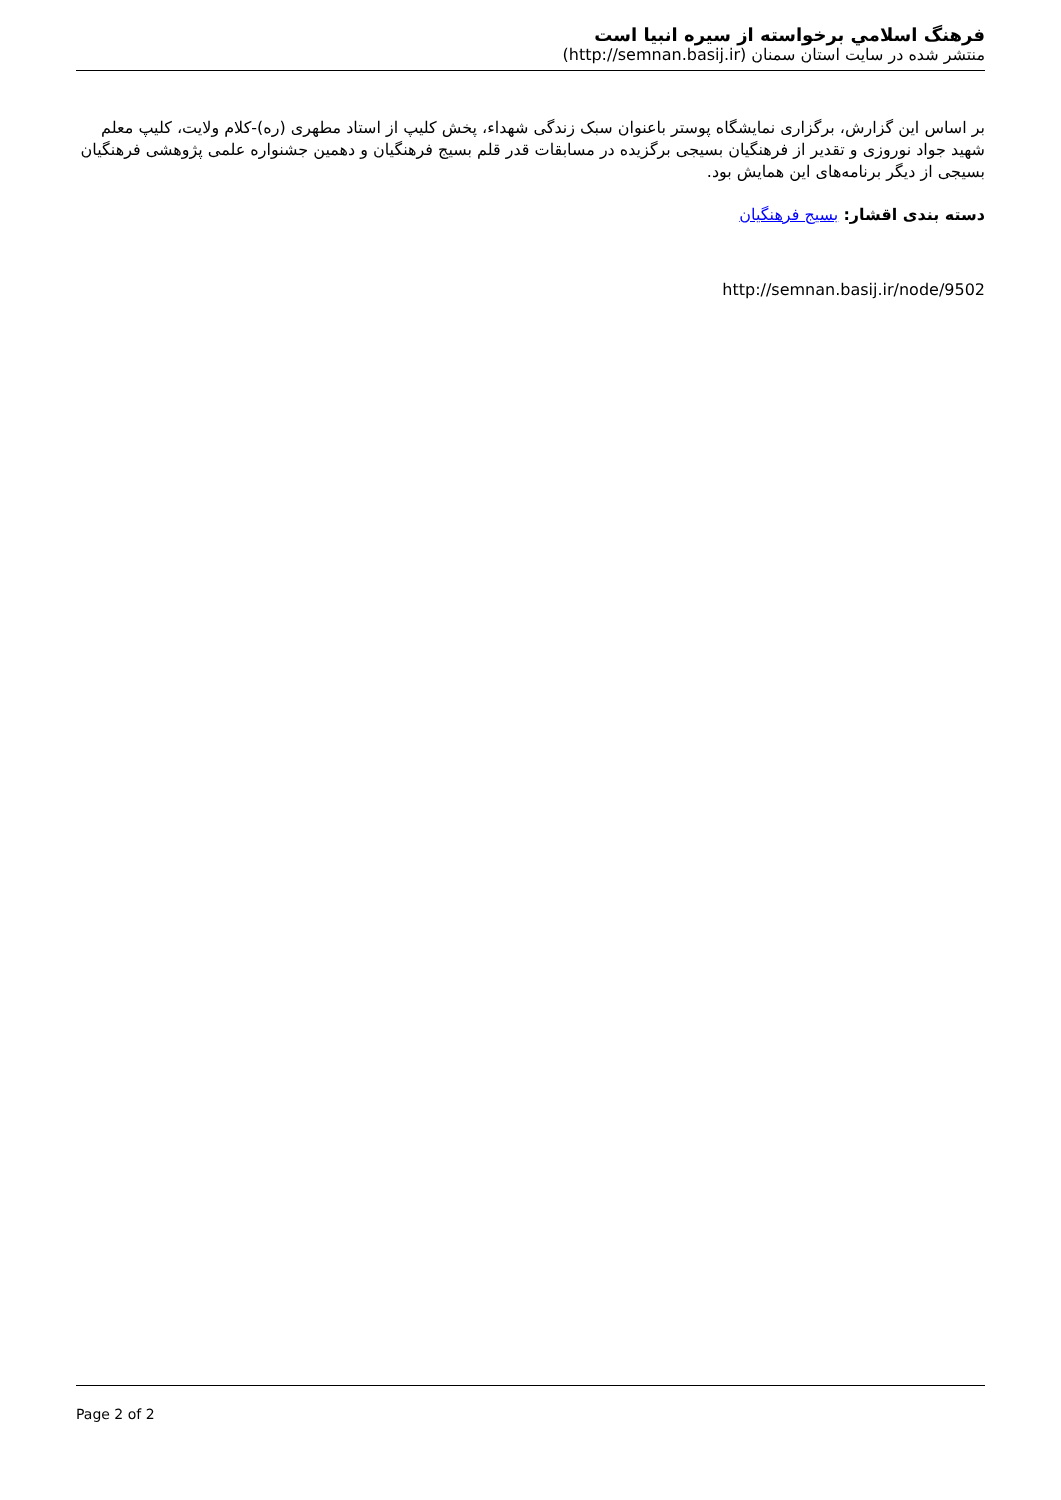فرهنگ اسلامي برخواسته از سيره انبيا است
منتشر شده در سایت استان سمنان (http://semnan.basij.ir)
بر اساس این گزارش، برگزاری نمایشگاه پوستر باعنوان سبک زندگی شهداء، پخش کلیپ از استاد مطهری (ره)-کلام ولایت، کلیپ معلم شهید جواد نوروزی و تقدیر از فرهنگیان بسیجی برگزیده در مسابقات قدر قلم بسیج فرهنگیان و دهمین جشنواره علمی پژوهشی فرهنگیان بسیجی از دیگر برنامه‌های این همایش بود.
دسته بندی اقشار: بسیج فرهنگیان
http://semnan.basij.ir/node/9502
Page 2 of 2